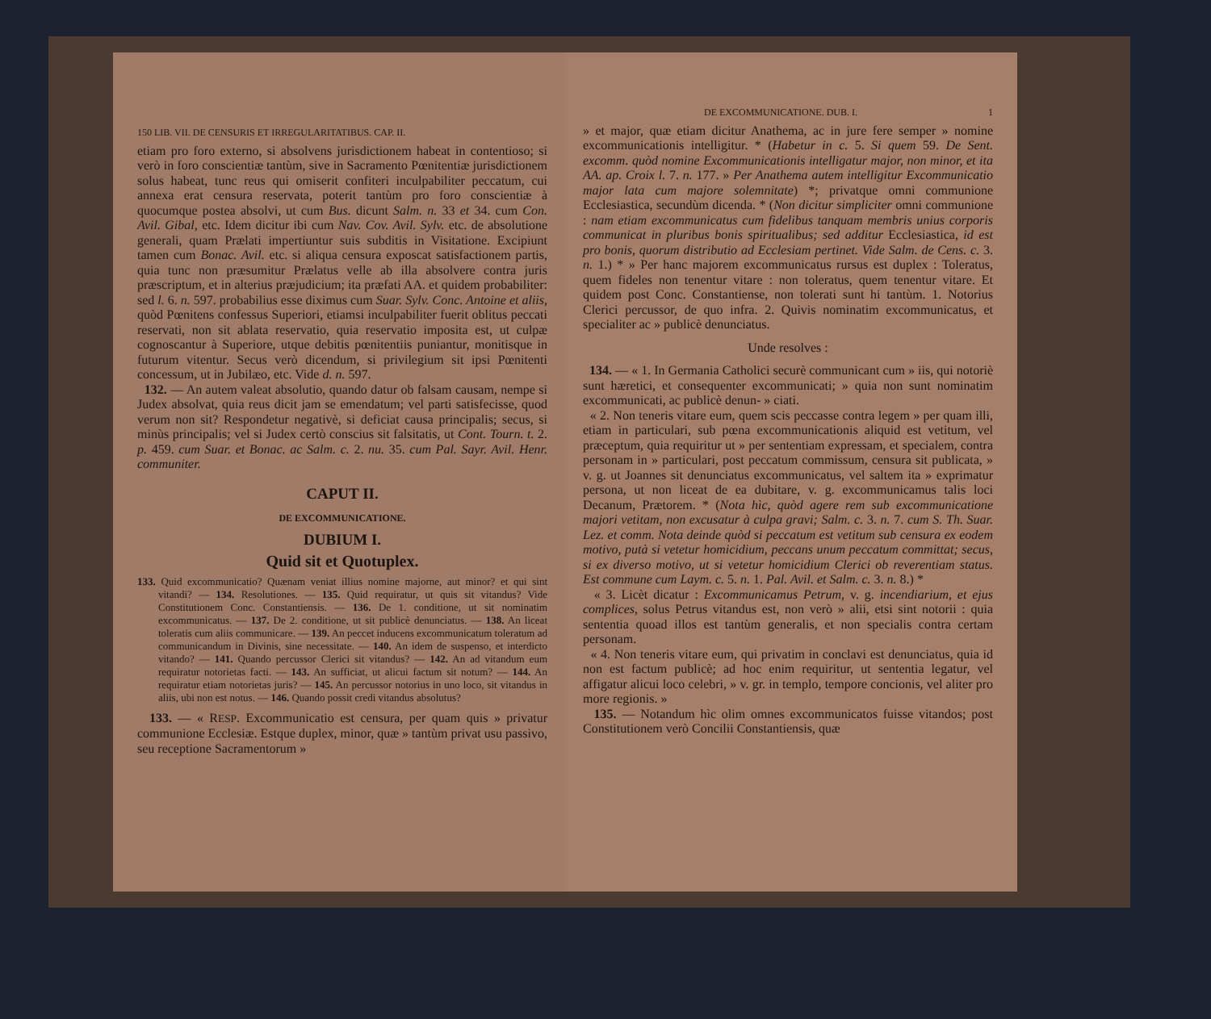150 LIB. VII. DE CENSURIS ET IRREGULARITATIBUS. CAP. II.
etiam pro foro externo, si absolvens jurisdictionem habeat in contentioso; si verò in foro conscientiæ tantùm, sive in Sacramento Pœnitentiæ jurisdictionem solus habeat, tunc reus qui omiserit confiteri inculpabiliter peccatum, cui annexa erat censura reservata, poterit tantùm pro foro conscientiæ à quocumque postea absolvi, ut cum Bus. dicunt Salm. n. 33 et 34. cum Con. Avil. Gibal, etc. Idem dicitur ibi cum Nav. Cov. Avil. Sylv. etc. de absolutione generali, quam Prælati impertiuntur suis subditis in Visitatione. Excipiunt tamen cum Bonac. Avil. etc. si aliqua censura exposcat satisfactionem partis, quia tunc non præsumitur Prælatus velle ab illa absolvere contra juris præscriptum, et in alterius præjudicium; ita præfati AA. et quidem probabiliter: sed l. 6. n. 597. probabilius esse diximus cum Suar. Sylv. Conc. Antoine et aliis, quòd Pœnitens confessus Superiori, etiamsi inculpabiliter fuerit oblitus peccati reservati, non sit ablata reservatio, quia reservatio imposita est, ut culpæ cognoscantur à Superiore, utque debitis pœnitentiis puniantur, monitisque in futurum vitentur. Secus verò dicendum, si privilegium sit ipsi Pœnitenti concessum, ut in Jubilæo, etc. Vide d. n. 597.
132. — An autem valeat absolutio, quando datur ob falsam causam, nempe si Judex absolvat, quia reus dicit jam se emendatum; vel parti satisfecisse, quod verum non sit? Respondetur negativè, si deficiat causa principalis; secus, si minùs principalis; vel si Judex certò conscius sit falsitatis, ut Cont. Tourn. t. 2. p. 459. cum Suar. et Bonac. ac Salm. c. 2. nu. 35. cum Pal. Sayr. Avil. Henr. communiter.
CAPUT II.
DE EXCOMMUNICATIONE.
DUBIUM I.
Quid sit et Quotuplex.
133. Quid excommunicatio? Quænam veniat illius nomine majorne, aut minor? et qui sint vitandi? — 134. Resolutiones. — 135. Quid requiratur, ut quis sit vitandus? Vide Constitutionem Conc. Constantiensis. — 136. De 1. conditione, ut sit nominatim excommunicatus. — 137. De 2. conditione, ut sit publicè denunciatus. — 138. An liceat toleratis cum aliis communicare. — 139. An peccet inducens excommunicatum toleratum ad communicandum in Divinis, sine necessitate. — 140. An idem de suspenso, et interdicto vitando? — 141. Quando percussor Clerici sit vitandus? — 142. An ad vitandum eum requiratur notorietas facti. — 143. An sufficiat, ut alicui factum sit notum? — 144. An requiratur etiam notorietas juris? — 145. An percussor notorius in uno loco, sit vitandus in aliis, ubi non est notus. — 146. Quando possit credi vitandus absolutus?
133. — « RESP. Excommunicatio est censura, per quam quis » privatur communione Ecclesiæ. Estque duplex, minor, quæ » tantùm privat usu passivo, seu receptione Sacramentorum »
DE EXCOMMUNICATIONE. DUB. I. 1
» et major, quæ etiam dicitur Anathema, ac in jure fere semper » nomine excommunicationis intelligitur. * (Habetur in c. 5. Si quem 59. De Sent. excomm. quòd nomine Excommunicationis intelligatur major, non minor, et ita AA. ap. Croix l. 7. n. 177. » Per Anathema autem intelligitur Excommunicatio major lata cum majore solemnitate) *; privatque omni communione Ecclesiastica, secundùm dicenda. * (Non dicitur simpliciter omni communione : nam etiam excommunicatus cum fidelibus tanquam membris unius corporis communicat in pluribus bonis spiritualibus; sed additur Ecclesiastica, id est pro bonis, quorum distributio ad Ecclesiam pertinet. Vide Salm. de Cens. c. 3. n. 1.) * » Per hanc majorem excommunicatus rursus est duplex : Toleratus, quem fideles non tenentur vitare : non toleratus, quem tenentur vitare. Et quidem post Conc. Constantiense, non tolerati sunt hi tantùm. 1. Notorius Clerici percussor, de quo infra. 2. Quivis nominatim excommunicatus, et specialiter ac » publicè denunciatus.
Unde resolves :
134. — « 1. In Germania Catholici securè communicant cum » iis, qui notoriè sunt hæretici, et consequenter excommunicati; » quia non sunt nominatim excommunicati, ac publicè denun- » ciati.
« 2. Non teneris vitare eum, quem scis peccasse contra legem » per quam illi, etiam in particulari, sub pœna excommunicationis aliquid est vetitum, vel præceptum, quia requiritur ut » per sententiam expressam, et specialem, contra personam in » particulari, post peccatum commissum, censura sit publicata, » v. g. ut Joannes sit denunciatus excommunicatus, vel saltem ita » exprimatur persona, ut non liceat de ea dubitare, v. g. excommunicamus talis loci Decanum, Prætorem. * (Nota hìc, quòd agere rem sub excommunicatione majori vetitam, non excusatur à culpa gravi; Salm. c. 3. n. 7. cum S. Th. Suar. Lez. et comm. Nota deinde quòd si peccatum est vetitum sub censura ex eodem motivo, putà si vetetur homicidium, peccans unum peccatum committat; secus, si ex diverso motivo, ut si vetetur homicidium Clerici ob reverentiam status. Est commune cum Laym. c. 5. n. 1. Pal. Avil. et Salm. c. 3. n. 8.) *
« 3. Licèt dicatur : Excommunicamus Petrum, v. g. incendiarium, et ejus complices, solus Petrus vitandus est, non verò » alii, etsi sint notorii : quia sententia quoad illos est tantùm generalis, et non specialis contra certam personam.
« 4. Non teneris vitare eum, qui privatim in conclavi est denunciatus, quia id non est factum publicè; ad hoc enim requiritur, ut sententia legatur, vel affigatur alicui loco celebri, » v. gr. in templo, tempore concionis, vel aliter pro more regionis. »
135. — Notandum hìc olim omnes excommunicatos fuisse vitandos; post Constitutionem verò Concilii Constantiensis, quæ